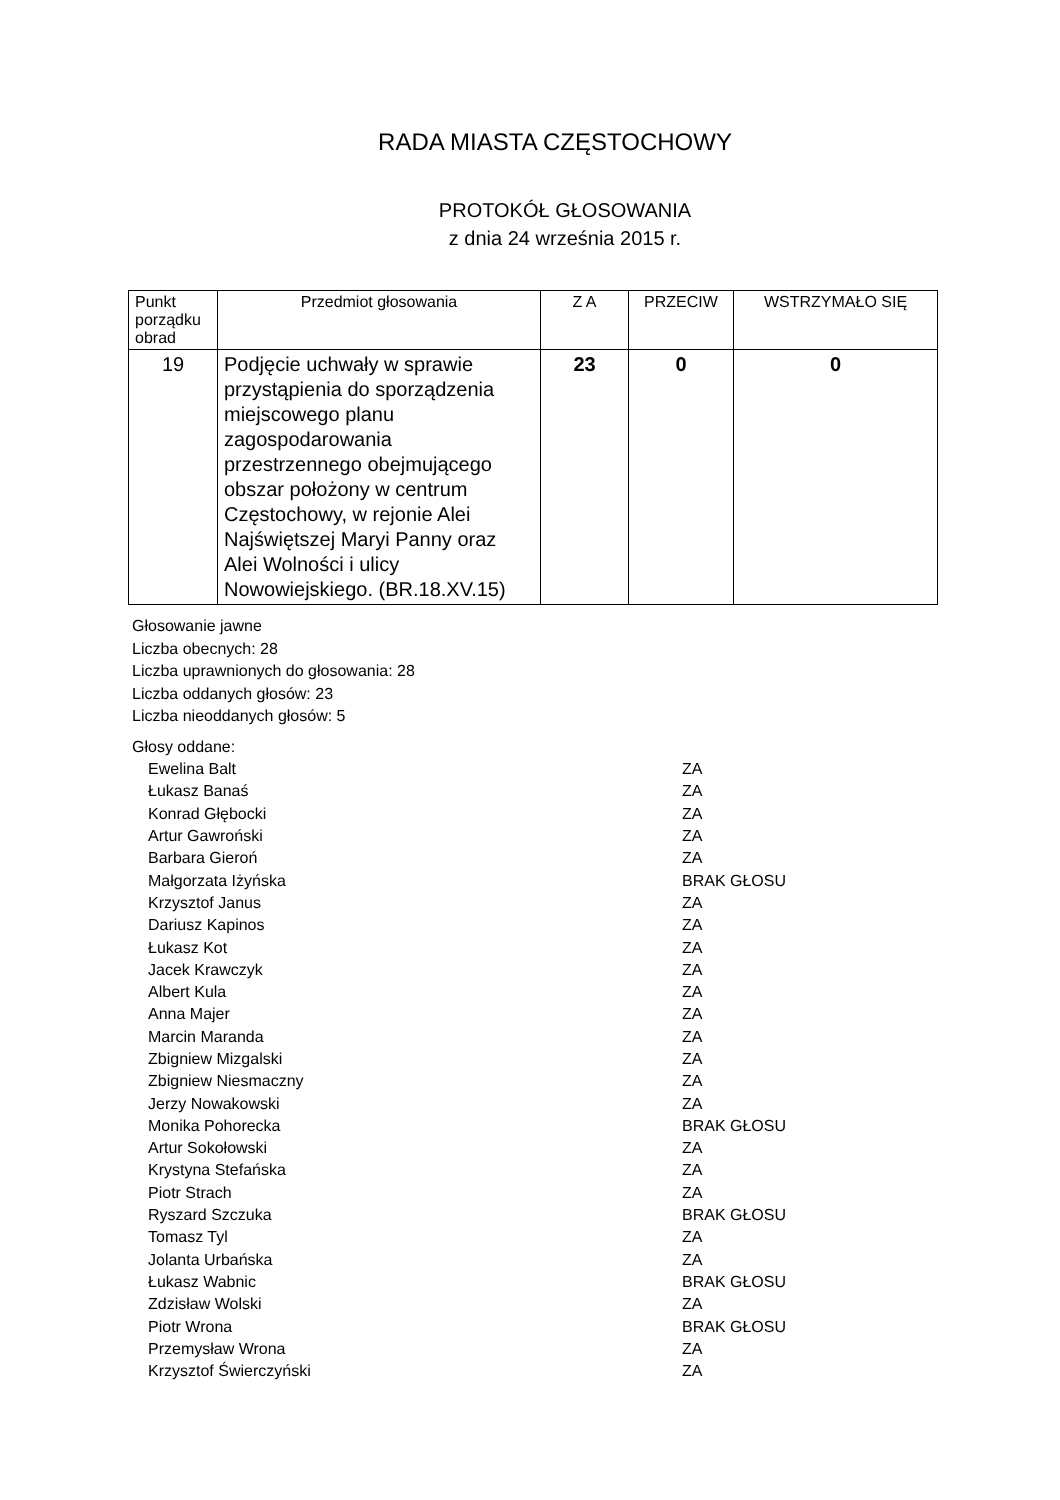RADA MIASTA CZĘSTOCHOWY
PROTOKÓŁ GŁOSOWANIA
z dnia 24 września 2015 r.
| Punkt porządku obrad | Przedmiot głosowania | Z A | PRZECIW | WSTRZYMAŁO SIĘ |
| --- | --- | --- | --- | --- |
| 19 | Podjęcie uchwały w sprawie przystąpienia do sporządzenia miejscowego planu zagospodarowania przestrzennego obejmującego obszar położony w centrum Częstochowy, w rejonie Alei Najświętszej Maryi Panny oraz Alei Wolności i ulicy Nowowiejskiego. (BR.18.XV.15) | 23 | 0 | 0 |
Głosowanie jawne
Liczba obecnych: 28
Liczba uprawnionych do głosowania: 28
Liczba oddanych głosów: 23
Liczba nieoddanych głosów: 5
Głosy oddane:
| Ewelina Balt | ZA |
| Łukasz Banaś | ZA |
| Konrad Głębocki | ZA |
| Artur Gawroński | ZA |
| Barbara Gieroń | ZA |
| Małgorzata Iżyńska | BRAK GŁOSU |
| Krzysztof Janus | ZA |
| Dariusz Kapinos | ZA |
| Łukasz Kot | ZA |
| Jacek Krawczyk | ZA |
| Albert Kula | ZA |
| Anna Majer | ZA |
| Marcin Maranda | ZA |
| Zbigniew Mizgalski | ZA |
| Zbigniew Niesmaczny | ZA |
| Jerzy Nowakowski | ZA |
| Monika Pohorecka | BRAK GŁOSU |
| Artur Sokołowski | ZA |
| Krystyna Stefańska | ZA |
| Piotr Strach | ZA |
| Ryszard Szczuka | BRAK GŁOSU |
| Tomasz Tyl | ZA |
| Jolanta Urbańska | ZA |
| Łukasz Wabnic | BRAK GŁOSU |
| Zdzisław Wolski | ZA |
| Piotr Wrona | BRAK GŁOSU |
| Przemysław Wrona | ZA |
| Krzysztof Świerczyński | ZA |